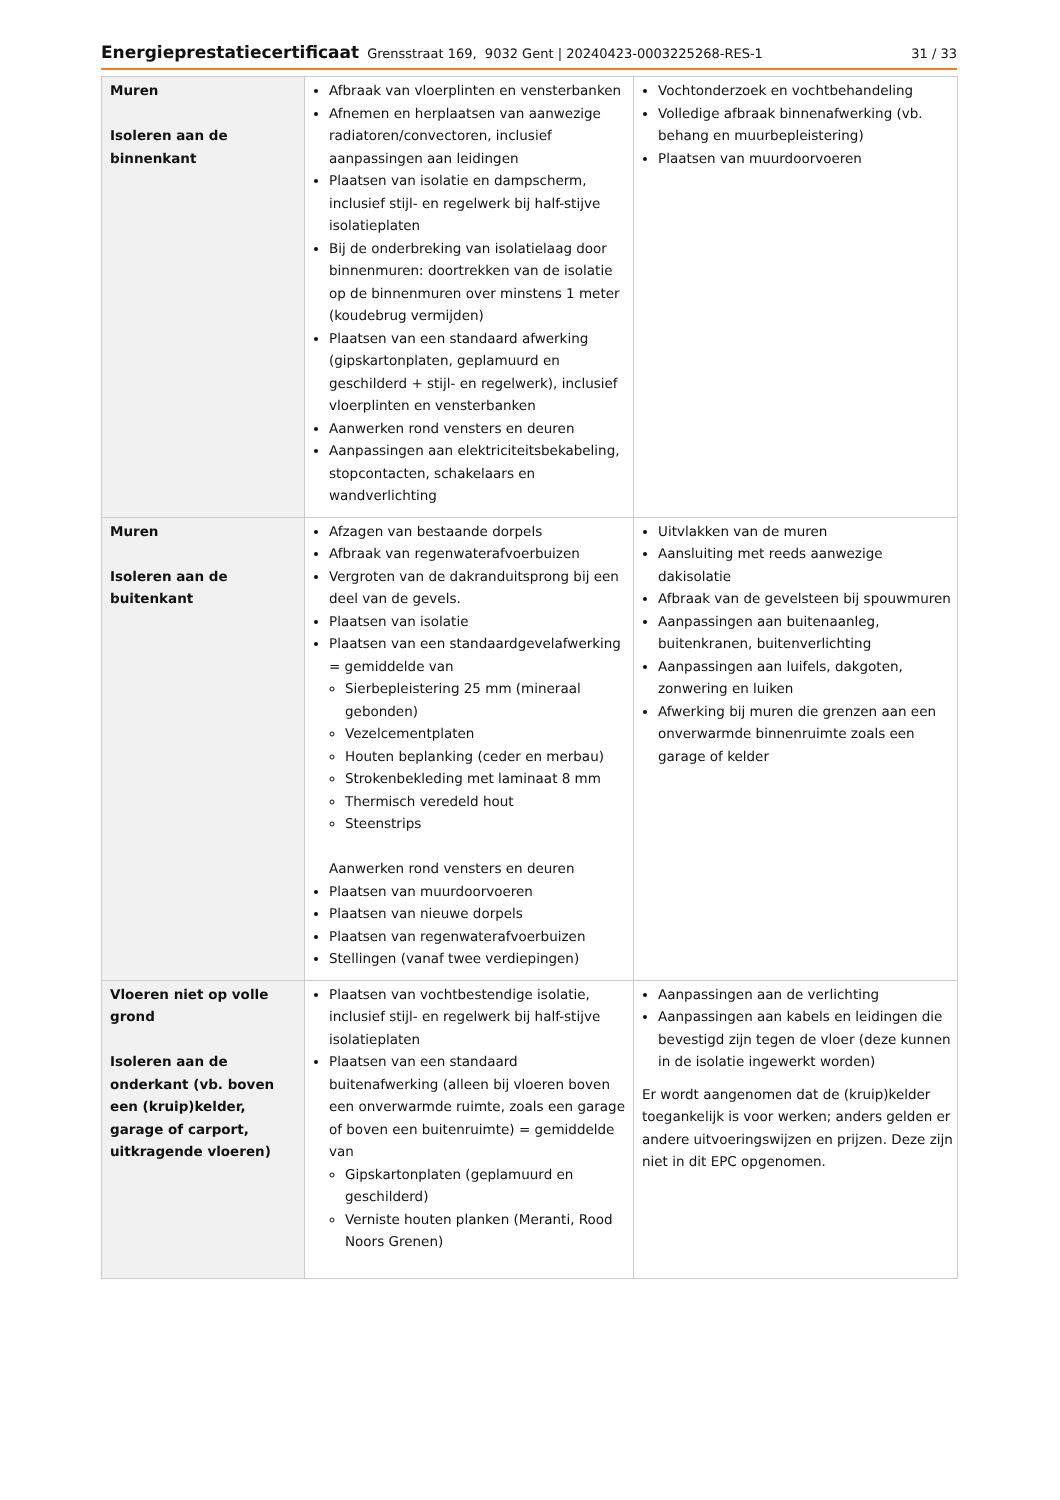Energieprestatiecertificaat Grensstraat 169, 9032 Gent | 20240423-0003225268-RES-1 31 / 33
| Muren Isoleren aan de binnenkant | Afbraak van vloerplinten en vensterbanken Afnemen en herplaatsen van aanwezige radiatoren/convectoren, inclusief aanpassingen aan leidingen Plaatsen van isolatie en dampscherm, inclusief stijl- en regelwerk bij half-stijve isolatieplaten Bij de onderbreking van isolatielaag door binnenmuren: doortrekken van de isolatie op de binnenmuren over minstens 1 meter (koudebrug vermijden) Plaatsen van een standaard afwerking (gipskartonplaten, geplamuurd en geschilderd + stijl- en regelwerk), inclusief vloerplinten en vensterbanken Aanwerken rond vensters en deuren Aanpassingen aan elektriciteitsbekabeling, stopcontacten, schakelaars en wandverlichting | Vochtonderzoek en vochtbehandeling Volledige afbraak binnenafwerking (vb. behang en muurbepleistering) Plaatsen van muurdoorvoeren |
| Muren Isoleren aan de buitenkant | Afzagen van bestaande dorpels Afbraak van regenwaterafvoerbuizen Vergroten van de dakranduitsprong bij een deel van de gevels. Plaatsen van isolatie Plaatsen van een standaardgevelafwerking = gemiddelde van Sierbepleistering 25 mm (mineraal gebonden) Vezelcementplaten Houten beplanking (ceder en merbau) Strokenbekleding met laminaat 8 mm Thermisch veredeld hout Steenstrips Aanwerken rond vensters en deuren Plaatsen van muurdoorvoeren Plaatsen van nieuwe dorpels Plaatsen van regenwaterafvoerbuizen Stellingen (vanaf twee verdiepingen) | Uitvlakken van de muren Aansluiting met reeds aanwezige dakisolatie Afbraak van de gevelsteen bij spouwmuren Aanpassingen aan buitenaanleg, buitenkranen, buitenverlichting Aanpassingen aan luifels, dakgoten, zonwering en luiken Afwerking bij muren die grenzen aan een onverwarmde binnenruimte zoals een garage of kelder |
| Vloeren niet op volle grond Isoleren aan de onderkant (vb. boven een (kruip)kelder, garage of carport, uitkragende vloeren) | Plaatsen van vochtbestendige isolatie, inclusief stijl- en regelwerk bij half-stijve isolatieplaten Plaatsen van een standaard buitenafwerking (alleen bij vloeren boven een onverwarmde ruimte, zoals een garage of boven een buitenruimte) = gemiddelde van Gipskartonplaten (geplamuurd en geschilderd) Verniste houten planken (Meranti, Rood Noors Grenen) | Aanpassingen aan de verlichting Aanpassingen aan kabels en leidingen die bevestigd zijn tegen de vloer (deze kunnen in de isolatie ingewerkt worden) Er wordt aangenomen dat de (kruip)kelder toegankelijk is voor werken; anders gelden er andere uitvoeringswijzen en prijzen. Deze zijn niet in dit EPC opgenomen. |